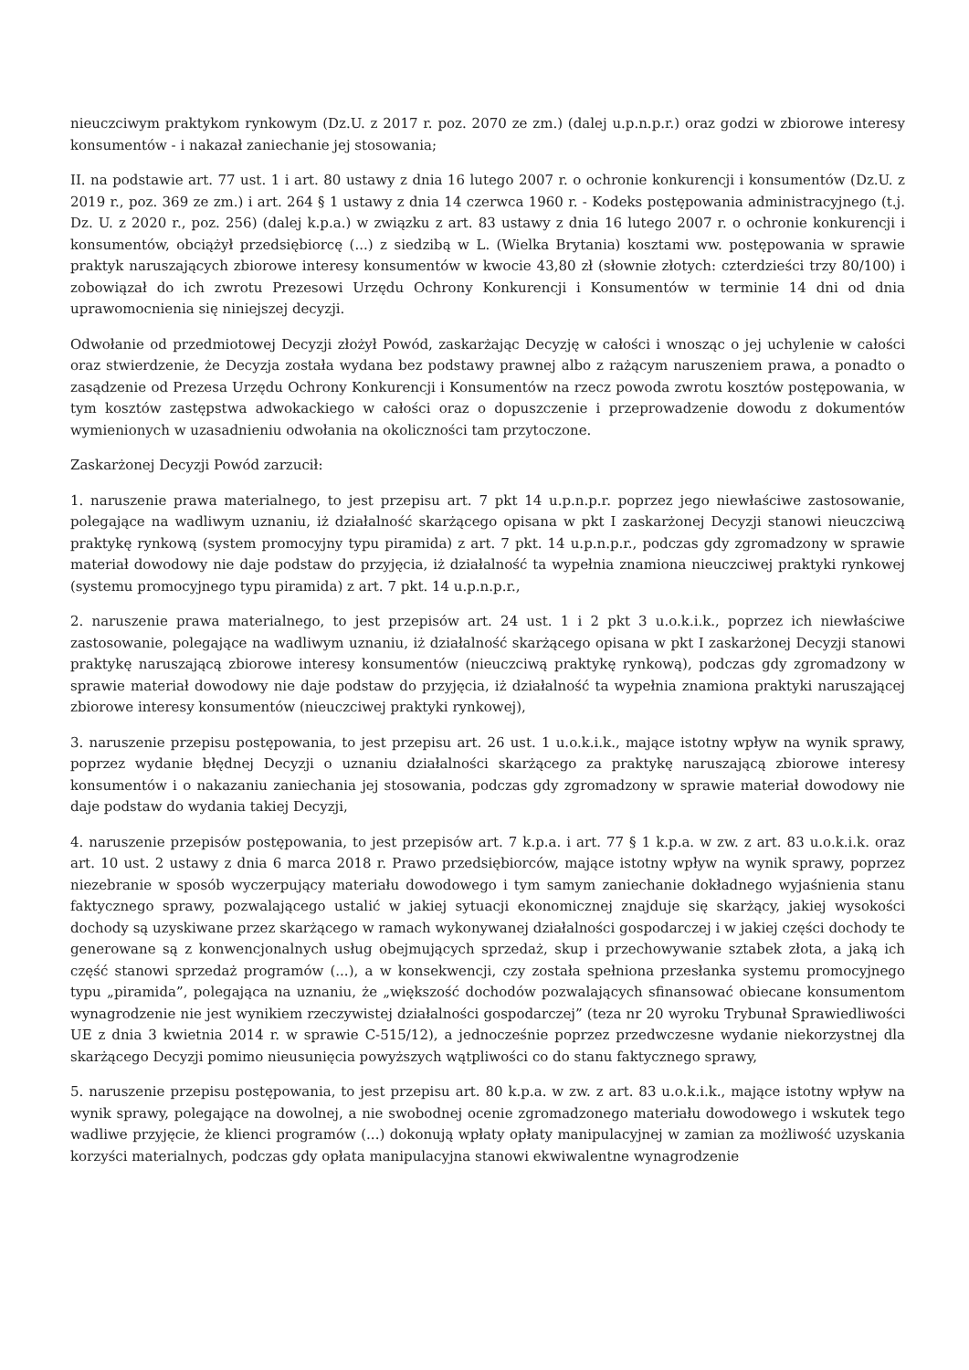nieuczciwym praktykom rynkowym (Dz.U. z 2017 r. poz. 2070 ze zm.) (dalej u.p.n.p.r.) oraz godzi w zbiorowe interesy konsumentów - i nakazał zaniechanie jej stosowania;
II. na podstawie art. 77 ust. 1 i art. 80 ustawy z dnia 16 lutego 2007 r. o ochronie konkurencji i konsumentów (Dz.U. z 2019 r., poz. 369 ze zm.) i art. 264 § 1 ustawy z dnia 14 czerwca 1960 r. - Kodeks postępowania administracyjnego (t.j. Dz. U. z 2020 r., poz. 256) (dalej k.p.a.) w związku z art. 83 ustawy z dnia 16 lutego 2007 r. o ochronie konkurencji i konsumentów, obciążył przedsiębiorcę (...) z siedzibą w L. (Wielka Brytania) kosztami ww. postępowania w sprawie praktyk naruszających zbiorowe interesy konsumentów w kwocie 43,80 zł (słownie złotych: czterdzieści trzy 80/100) i zobowiązał do ich zwrotu Prezesowi Urzędu Ochrony Konkurencji i Konsumentów w terminie 14 dni od dnia uprawomocnienia się niniejszej decyzji.
Odwołanie od przedmiotowej Decyzji złożył Powód, zaskarżając Decyzję w całości i wnosząc o jej uchylenie w całości oraz stwierdzenie, że Decyzja została wydana bez podstawy prawnej albo z rażącym naruszeniem prawa, a ponadto o zasądzenie od Prezesa Urzędu Ochrony Konkurencji i Konsumentów na rzecz powoda zwrotu kosztów postępowania, w tym kosztów zastępstwa adwokackiego w całości oraz o dopuszczenie i przeprowadzenie dowodu z dokumentów wymienionych w uzasadnieniu odwołania na okoliczności tam przytoczone.
Zaskarżonej Decyzji Powód zarzucił:
1. naruszenie prawa materialnego, to jest przepisu art. 7 pkt 14 u.p.n.p.r. poprzez jego niewłaściwe zastosowanie, polegające na wadliwym uznaniu, iż działalność skarżącego opisana w pkt I zaskarżonej Decyzji stanowi nieuczciwą praktykę rynkową (system promocyjny typu piramida) z art. 7 pkt. 14 u.p.n.p.r., podczas gdy zgromadzony w sprawie materiał dowodowy nie daje podstaw do przyjęcia, iż działalność ta wypełnia znamiona nieuczciwej praktyki rynkowej (systemu promocyjnego typu piramida) z art. 7 pkt. 14 u.p.n.p.r.,
2. naruszenie prawa materialnego, to jest przepisów art. 24 ust. 1 i 2 pkt 3 u.o.k.i.k., poprzez ich niewłaściwe zastosowanie, polegające na wadliwym uznaniu, iż działalność skarżącego opisana w pkt I zaskarżonej Decyzji stanowi praktykę naruszającą zbiorowe interesy konsumentów (nieuczciwą praktykę rynkową), podczas gdy zgromadzony w sprawie materiał dowodowy nie daje podstaw do przyjęcia, iż działalność ta wypełnia znamiona praktyki naruszającej zbiorowe interesy konsumentów (nieuczciwej praktyki rynkowej),
3. naruszenie przepisu postępowania, to jest przepisu art. 26 ust. 1 u.o.k.i.k., mające istotny wpływ na wynik sprawy, poprzez wydanie błędnej Decyzji o uznaniu działalności skarżącego za praktykę naruszającą zbiorowe interesy konsumentów i o nakazaniu zaniechania jej stosowania, podczas gdy zgromadzony w sprawie materiał dowodowy nie daje podstaw do wydania takiej Decyzji,
4. naruszenie przepisów postępowania, to jest przepisów art. 7 k.p.a. i art. 77 § 1 k.p.a. w zw. z art. 83 u.o.k.i.k. oraz art. 10 ust. 2 ustawy z dnia 6 marca 2018 r. Prawo przedsiębiorców, mające istotny wpływ na wynik sprawy, poprzez niezebranie w sposób wyczerpujący materiału dowodowego i tym samym zaniechanie dokładnego wyjaśnienia stanu faktycznego sprawy, pozwalającego ustalić w jakiej sytuacji ekonomicznej znajduje się skarżący, jakiej wysokości dochody są uzyskiwane przez skarżącego w ramach wykonywanej działalności gospodarczej i w jakiej części dochody te generowane są z konwencjonalnych usług obejmujących sprzedaż, skup i przechowywanie sztabek złota, a jaką ich część stanowi sprzedaż programów (...), a w konsekwencji, czy została spełniona przesłanka systemu promocyjnego typu „piramida”, polegająca na uznaniu, że „większość dochodów pozwalających sfinansować obiecane konsumentom wynagrodzenie nie jest wynikiem rzeczywistej działalności gospodarczej” (teza nr 20 wyroku Trybunał Sprawiedliwości UE z dnia 3 kwietnia 2014 r. w sprawie C-515/12), a jednocześnie poprzez przedwczesne wydanie niekorzystnej dla skarżącego Decyzji pomimo nieusunięcia powyższych wątpliwości co do stanu faktycznego sprawy,
5. naruszenie przepisu postępowania, to jest przepisu art. 80 k.p.a. w zw. z art. 83 u.o.k.i.k., mające istotny wpływ na wynik sprawy, polegające na dowolnej, a nie swobodnej ocenie zgromadzonego materiału dowodowego i wskutek tego wadliwe przyjęcie, że klienci programów (...) dokonują wpłaty opłaty manipulacyjnej w zamian za możliwość uzyskania korzyści materialnych, podczas gdy opłata manipulacyjna stanowi ekwiwalentne wynagrodzenie